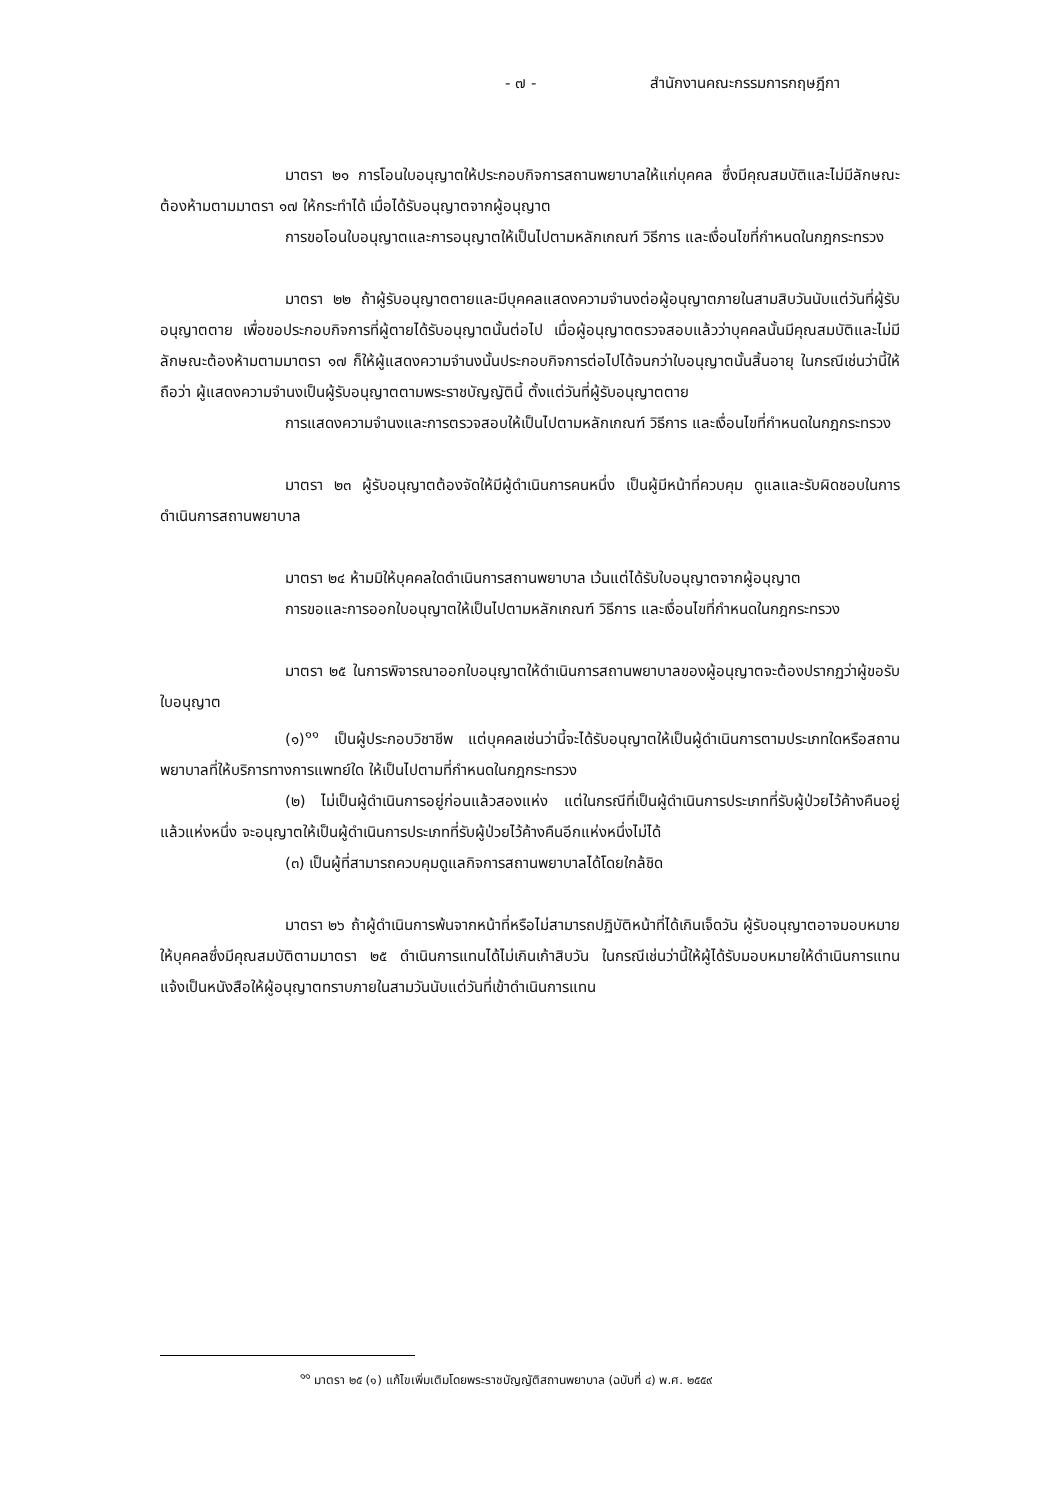- ๗ - สำนักงานคณะกรรมการกฤษฎีกา
มาตรา ๒๑ การโอนใบอนุญาตให้ประกอบกิจการสถานพยาบาลให้แก่บุคคล ซึ่งมีคุณสมบัติและไม่มีลักษณะต้องห้ามตามมาตรา ๑๗ ให้กระทำได้ เมื่อได้รับอนุญาตจากผู้อนุญาต
การขอโอนใบอนุญาตและการอนุญาตให้เป็นไปตามหลักเกณฑ์ วิธีการ และเงื่อนไขที่กำหนดในกฎกระทรวง
มาตรา ๒๒ ถ้าผู้รับอนุญาตตายและมีบุคคลแสดงความจำนงต่อผู้อนุญาตภายในสามสิบวันนับแต่วันที่ผู้รับอนุญาตตาย เพื่อขอประกอบกิจการที่ผู้ตายได้รับอนุญาตนั้นต่อไป เมื่อผู้อนุญาตตรวจสอบแล้วว่าบุคคลนั้นมีคุณสมบัติและไม่มีลักษณะต้องห้ามตามมาตรา ๑๗ ก็ให้ผู้แสดงความจำนงนั้นประกอบกิจการต่อไปได้จนกว่าใบอนุญาตนั้นสิ้นอายุ ในกรณีเช่นว่านี้ให้ถือว่า ผู้แสดงความจำนงเป็นผู้รับอนุญาตตามพระราชบัญญัตินี้ ตั้งแต่วันที่ผู้รับอนุญาตตาย
การแสดงความจำนงและการตรวจสอบให้เป็นไปตามหลักเกณฑ์ วิธีการ และเงื่อนไขที่กำหนดในกฎกระทรวง
มาตรา ๒๓ ผู้รับอนุญาตต้องจัดให้มีผู้ดำเนินการคนหนึ่ง เป็นผู้มีหน้าที่ควบคุม ดูแลและรับผิดชอบในการดำเนินการสถานพยาบาล
มาตรา ๒๔ ห้ามมิให้บุคคลใดดำเนินการสถานพยาบาล เว้นแต่ได้รับใบอนุญาตจากผู้อนุญาต
การขอและการออกใบอนุญาตให้เป็นไปตามหลักเกณฑ์ วิธีการ และเงื่อนไขที่กำหนดในกฎกระทรวง
มาตรา ๒๕ ในการพิจารณาออกใบอนุญาตให้ดำเนินการสถานพยาบาลของผู้อนุญาตจะต้องปรากฏว่าผู้ขอรับใบอนุญาต
(๑)<sup>๑๑</sup> เป็นผู้ประกอบวิชาชีพ แต่บุคคลเช่นว่านี้จะได้รับอนุญาตให้เป็นผู้ดำเนินการตามประเภทใดหรือสถานพยาบาลที่ให้บริการทางการแพทย์ใด ให้เป็นไปตามที่กำหนดในกฎกระทรวง
(๒) ไม่เป็นผู้ดำเนินการอยู่ก่อนแล้วสองแห่ง แต่ในกรณีที่เป็นผู้ดำเนินการประเภทที่รับผู้ป่วยไว้ค้างคืนอยู่แล้วแห่งหนึ่ง จะอนุญาตให้เป็นผู้ดำเนินการประเภทที่รับผู้ป่วยไว้ค้างคืนอีกแห่งหนึ่งไม่ได้
(๓) เป็นผู้ที่สามารถควบคุมดูแลกิจการสถานพยาบาลได้โดยใกล้ชิด
มาตรา ๒๖ ถ้าผู้ดำเนินการพ้นจากหน้าที่หรือไม่สามารถปฏิบัติหน้าที่ได้เกินเจ็ดวัน ผู้รับอนุญาตอาจมอบหมายให้บุคคลซึ่งมีคุณสมบัติตามมาตรา ๒๕ ดำเนินการแทนได้ไม่เกินเก้าสิบวัน ในกรณีเช่นว่านี้ให้ผู้ได้รับมอบหมายให้ดำเนินการแทนแจ้งเป็นหนังสือให้ผู้อนุญาตทราบภายในสามวันนับแต่วันที่เข้าดำเนินการแทน
<sup>๑๑</sup> มาตรา ๒๕ (๑) แก้ไขเพิ่มเติมโดยพระราชบัญญัติสถานพยาบาล (ฉบับที่ ๔) พ.ศ. ๒๕๕๙